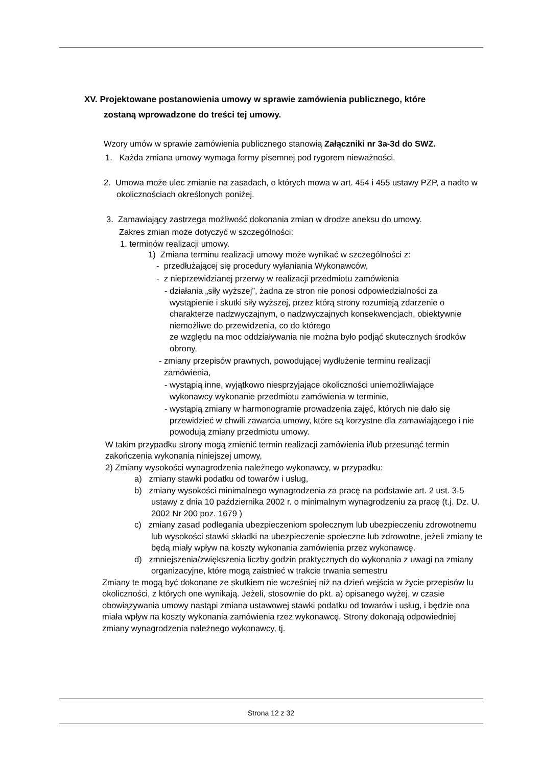XV. Projektowane postanowienia umowy w sprawie zamówienia publicznego, które
zostaną wprowadzone do treści tej umowy.
Wzory umów w sprawie zamówienia publicznego stanowią Załączniki nr 3a-3d do SWZ.
1. Każda zmiana umowy wymaga formy pisemnej pod rygorem nieważności.
2. Umowa może ulec zmianie na zasadach, o których mowa w art. 454 i 455 ustawy PZP, a nadto w okolicznościach określonych poniżej.
3. Zamawiający zastrzega możliwość dokonania zmian w drodze aneksu do umowy.
Zakres zmian może dotyczyć w szczególności:
1. terminów realizacji umowy.
1) Zmiana terminu realizacji umowy może wynikać w szczególności z:
- przedłużającej się procedury wyłaniania Wykonawców,
- z nieprzewidzianej przerwy w realizacji przedmiotu zamówienia
- działania „siły wyższej”, żadna ze stron nie ponosi odpowiedzialności za wystąpienie i skutki siły wyższej, przez którą strony rozumieją zdarzenie o charakterze nadzwyczajnym, o nadzwyczajnych konsekwencjach, obiektywnie niemożliwe do przewidzenia, co do którego
ze względu na moc oddziaływania nie można było podjąć skutecznych środków obrony,
- zmiany przepisów prawnych, powodującej wydłużenie terminu realizacji zamówienia,
- wystąpią inne, wyjątkowo niesprzyjające okoliczności uniemożliwiające wykonawcy wykonanie przedmiotu zamówienia w terminie,
- wystąpią zmiany w harmonogramie prowadzenia zajęć, których nie dało się przewidzieć w chwili zawarcia umowy, które są korzystne dla zamawiającego i nie powodują zmiany przedmiotu umowy.
W takim przypadku strony mogą zmienić termin realizacji zamówienia i/lub przesunąć termin zakończenia wykonania niniejszej umowy,
2) Zmiany wysokości wynagrodzenia należnego wykonawcy, w przypadku:
a) zmiany stawki podatku od towarów i usług,
b) zmiany wysokości minimalnego wynagrodzenia za pracę na podstawie art. 2 ust. 3-5 ustawy z dnia 10 października 2002 r. o minimalnym wynagrodzeniu za pracę (t.j. Dz. U. 2002 Nr 200 poz. 1679 )
c) zmiany zasad podlegania ubezpieczeniom społecznym lub ubezpieczeniu zdrowotnemu lub wysokości stawki składki na ubezpieczenie społeczne lub zdrowotne, jeżeli zmiany te będą miały wpływ na koszty wykonania zamówienia przez wykonawcę.
d) zmniejszenia/zwiększenia liczby godzin praktycznych do wykonania z uwagi na zmiany organizacyjne, które mogą zaistnieć w trakcie trwania semestru
Zmiany te mogą być dokonane ze skutkiem nie wcześniej niż na dzień wejścia w życie przepisów lu okoliczności, z których one wynikają. Jeżeli, stosownie do pkt. a) opisanego wyżej, w czasie obowiązywania umowy nastąpi zmiana ustawowej stawki podatku od towarów i usług, i będzie ona miała wpływ na koszty wykonania zamówienia rzez wykonawcę, Strony dokonają odpowiedniej zmiany wynagrodzenia należnego wykonawcy, tj.
Strona 12 z 32